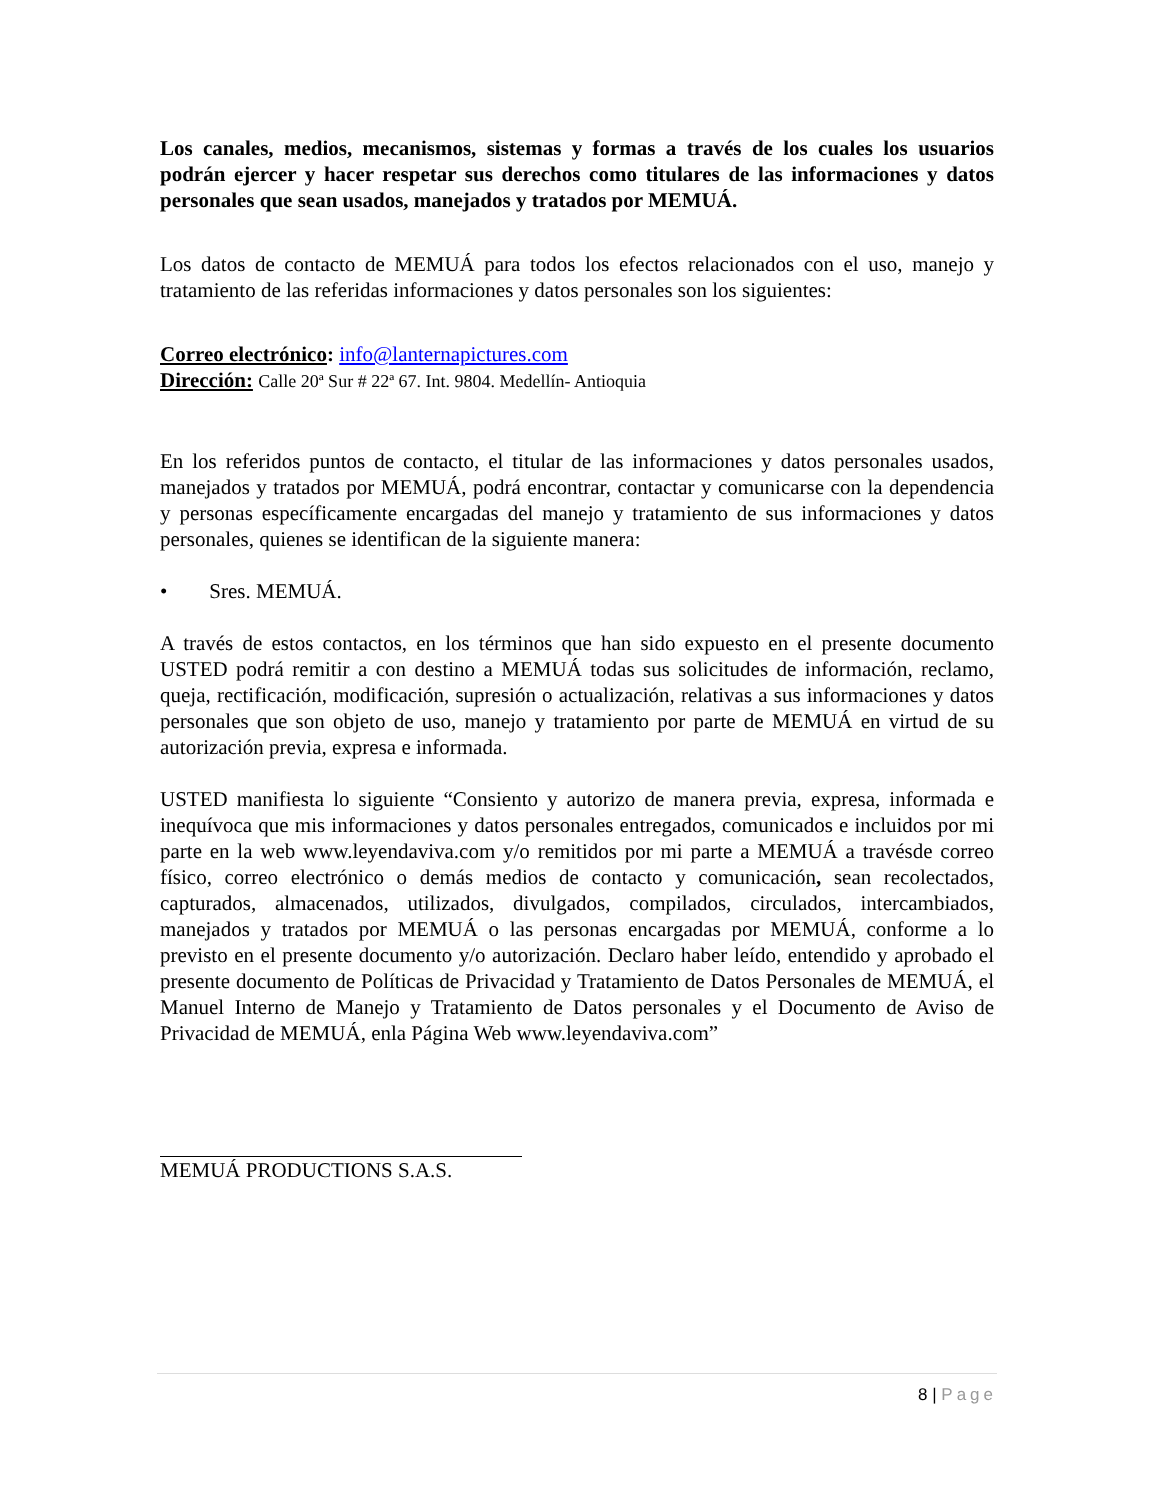Los canales, medios, mecanismos, sistemas y formas a través de los cuales los usuarios podrán ejercer y hacer respetar sus derechos como titulares de las informaciones y datos personales que sean usados, manejados y tratados por MEMUÁ.
Los datos de contacto de MEMUÁ para todos los efectos relacionados con el uso, manejo y tratamiento de las referidas informaciones y datos personales son los siguientes:
Correo electrónico: info@lanternapictures.com
Dirección: Calle 20ª Sur # 22ª 67. Int. 9804. Medellín- Antioquia
En los referidos puntos de contacto, el titular de las informaciones y datos personales usados, manejados y tratados por MEMUÁ, podrá encontrar, contactar y comunicarse con la dependencia y personas específicamente encargadas del manejo y tratamiento de sus informaciones y datos personales, quienes se identifican de la siguiente manera:
• Sres. MEMUÁ.
A través de estos contactos, en los términos que han sido expuesto en el presente documento USTED podrá remitir a con destino a MEMUÁ todas sus solicitudes de información, reclamo, queja, rectificación, modificación, supresión o actualización, relativas a sus informaciones y datos personales que son objeto de uso, manejo y tratamiento por parte de MEMUÁ en virtud de su autorización previa, expresa e informada.
USTED manifiesta lo siguiente “Consiento y autorizo de manera previa, expresa, informada e inequívoca que mis informaciones y datos personales entregados, comunicados e incluidos por mi parte en la web www.leyendaviva.com y/o remitidos por mi parte a MEMUÁ a travésde correo físico, correo electrónico o demás medios de contacto y comunicación, sean recolectados, capturados, almacenados, utilizados, divulgados, compilados, circulados, intercambiados, manejados y tratados por MEMUÁ o las personas encargadas por MEMUÁ, conforme a lo previsto en el presente documento y/o autorización. Declaro haber leído, entendido y aprobado el presente documento de Políticas de Privacidad y Tratamiento de Datos Personales de MEMUÁ, el Manuel Interno de Manejo y Tratamiento de Datos personales y el Documento de Aviso de Privacidad de MEMUÁ, enla Página Web www.leyendaviva.com”
MEMUÁ PRODUCTIONS S.A.S.
8 | Page